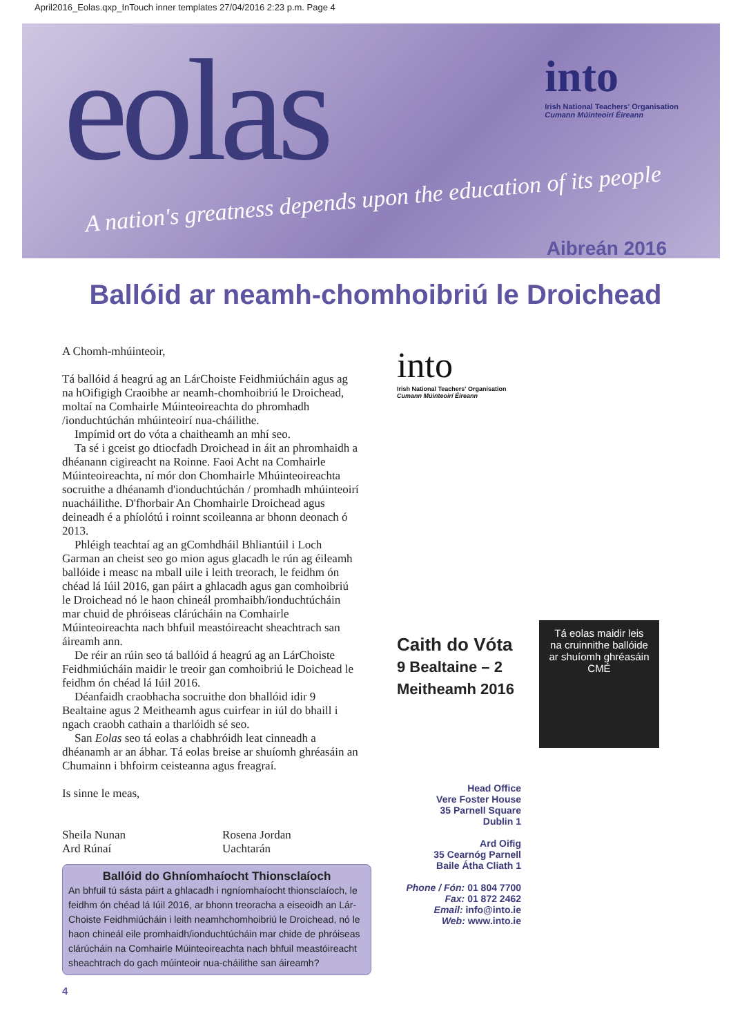April2016_Eolas.qxp_InTouch inner templates 27/04/2016 2:23 p.m. Page 4
eolas
A nation's greatness depends upon the education of its people
into
Irish National Teachers' Organisation
Cumann Múinteoirí Éireann
Aibreán 2016
Ballóid ar neamh-chomhoibriú le Droichead
A Chomh-mhúinteoir,
Tá ballóid á heagrú ag an LárChoiste Feidhmiúcháin agus ag na hOifigigh Craoibhe ar neamh-chomhoibriú le Droichead, moltaí na Comhairle Múinteoireachta do phromhadh /ionduchtúchán mhúinteoirí nua-cháilithe.
Impímid ort do vóta a chaitheamh an mhí seo.
Ta sé i gceist go dtiocfadh Droichead in áit an phromhaidh a dhéanann cigireacht na Roinne. Faoi Acht na Comhairle Múinteoireachta, ní mór don Chomhairle Mhúinteoireachta socruithe a dhéanamh d'ionduchtúchán / promhadh mhúinteoirí nuacháilithe. D'fhorbair An Chomhairle Droichead agus deineadh é a phíolótú i roinnt scoileanna ar bhonn deonach ó 2013.
Phléigh teachtaí ag an gComhdháil Bhliantúil i Loch Garman an cheist seo go mion agus glacadh le rún ag éileamh ballóide i measc na mball uile i leith treorach, le feidhm ón chéad lá Iúil 2016, gan páirt a ghlacadh agus gan comhoibriú le Droichead nó le haon chineál promhaibh/ionduchtúcháin mar chuid de phróiseas clárúcháin na Comhairle Múinteoireachta nach bhfuil meastóireacht sheachtrach san áireamh ann.
De réir an rúin seo tá ballóid á heagrú ag an LárChoiste Feidhmiúcháin maidir le treoir gan comhoibriú le Doichead le feidhm ón chéad lá Iúil 2016.
Déanfaidh craobhacha socruithe don bhallóid idir 9 Bealtaine agus 2 Meitheamh agus cuirfear in iúl do bhaill i ngach craobh cathain a tharlóidh sé seo.
San Eolas seo tá eolas a chabhróidh leat cinneadh a dhéanamh ar an ábhar. Tá eolas breise ar shuíomh ghréasáin an Chumainn i bhfoirm ceisteanna agus freagraí.
Is sinne le meas,
Sheila Nunan
Ard Rúnaí
Rosena Jordan
Uachtarán
Ballóid do Ghníomhaíocht Thionsclaíoch
An bhfuil tú sásta páirt a ghlacadh i ngníomhaíocht thionsclaíoch, le feidhm ón chéad lá Iúil 2016, ar bhonn treoracha a eiseoidh an Lár-Choiste Feidhmiúcháin i leith neamhchomhoibriú le Droichead, nó le haon chineál eile promhaidh/ionduchtúcháin mar chide de phróiseas clárúcháin na Comhairle Múinteoireachta nach bhfuil meastóireacht sheachtrach do gach múinteoir nua-cháilithe san áireamh?
4
into
Irish National Teachers' Organisation
Cumann Múinteoirí Éireann
Caith do Vóta
9 Bealtaine – 2
Meitheamh 2016
Tá eolas maidir leis na cruinnithe ballóide ar shuíomh ghréasáin CMÉ
Head Office
Vere Foster House
35 Parnell Square
Dublin 1
Ard Oifig
35 Cearnóg Parnell
Baile Átha Cliath 1
Phone / Fón: 01 804 7700
Fax: 01 872 2462
Email: info@into.ie
Web: www.into.ie